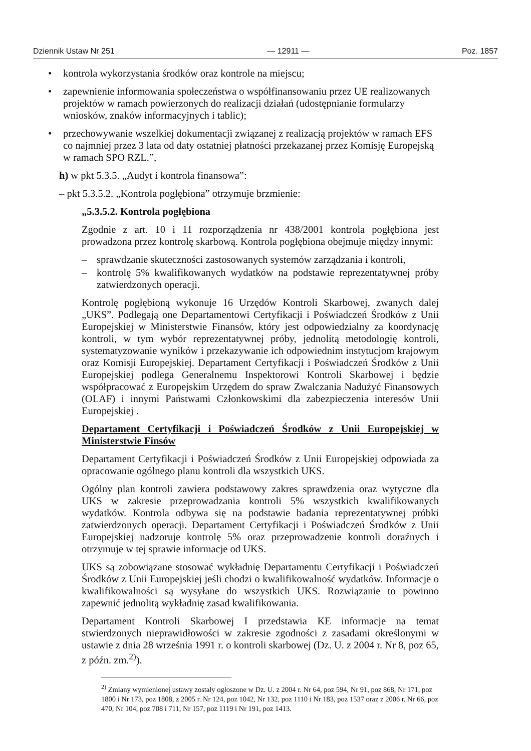Dziennik Ustaw Nr 251 — 12911 — Poz. 1857
• kontrola wykorzystania środków oraz kontrole na miejscu;
• zapewnienie informowania społeczeństwa o współfinansowaniu przez UE realizowanych projektów w ramach powierzonych do realizacji działań (udostępnianie formularzy wniosków, znaków informacyjnych i tablic);
• przechowywanie wszelkiej dokumentacji związanej z realizacją projektów w ramach EFS co najmniej przez 3 lata od daty ostatniej płatności przekazanej przez Komisję Europejską w ramach SPO RZL.”,
h) w pkt 5.3.5. „Audyt i kontrola finansowa”:
– pkt 5.3.5.2. „Kontrola pogłębiona” otrzymuje brzmienie:
„5.3.5.2. Kontrola pogłębiona
Zgodnie z art. 10 i 11 rozporządzenia nr 438/2001 kontrola pogłębiona jest prowadzona przez kontrolę skarbową. Kontrola pogłębiona obejmuje między innymi:
– sprawdzanie skuteczności zastosowanych systemów zarządzania i kontroli,
– kontrolę 5% kwalifikowanych wydatków na podstawie reprezentatywnej próby zatwierdzonych operacji.
Kontrolę pogłębioną wykonuje 16 Urzędów Kontroli Skarbowej, zwanych dalej „UKS”. Podlegają one Departamentowi Certyfikacji i Poświadczeń Środków z Unii Europejskiej w Ministerstwie Finansów, który jest odpowiedzialny za koordynację kontroli, w tym wybór reprezentatywnej próby, jednolitą metodologię kontroli, systematyzowanie wyników i przekazywanie ich odpowiednim instytucjom krajowym oraz Komisji Europejskiej. Departament Certyfikacji i Poświadczeń Środków z Unii Europejskiej podlega Generalnemu Inspektorowi Kontroli Skarbowej i będzie współpracować z Europejskim Urzędem do spraw Zwalczania Nadużyć Finansowych (OLAF) i innymi Państwami Członkowskimi dla zabezpieczenia interesów Unii Europejskiej .
Departament Certyfikacji i Poświadczeń Środków z Unii Europejskiej w Ministerstwie Finsów
Departament Certyfikacji i Poświadczeń Środków z Unii Europejskiej odpowiada za opracowanie ogólnego planu kontroli dla wszystkich UKS.
Ogólny plan kontroli zawiera podstawowy zakres sprawdzenia oraz wytyczne dla UKS w zakresie przeprowadzania kontroli 5% wszystkich kwalifikowanych wydatków. Kontrola odbywa się na podstawie badania reprezentatywnej próbki zatwierdzonych operacji. Departament Certyfikacji i Poświadczeń Środków z Unii Europejskiej nadzoruje kontrolę 5% oraz przeprowadzenie kontroli doraźnych i otrzymuje w tej sprawie informacje od UKS.
UKS są zobowiązane stosować wykładnię Departamentu Certyfikacji i Poświadczeń Środków z Unii Europejskiej jeśli chodzi o kwalifikowalność wydatków. Informacje o kwalifikowalności są wysyłane do wszystkich UKS. Rozwiązanie to powinno zapewnić jednolitą wykładnię zasad kwalifikowania.
Departament Kontroli Skarbowej I przedstawia KE informacje na temat stwierdzonych nieprawidłowości w zakresie zgodności z zasadami określonymi w ustawie z dnia 28 września 1991 r. o kontroli skarbowej (Dz. U. z 2004 r. Nr 8, poz 65, z późn. zm.<sup>2)</sup>).
<sup>2)</sup> Zmiany wymienionej ustawy zostały ogłoszone w Dz. U. z 2004 r. Nr 64, poz 594, Nr 91, poz 868, Nr 171, poz 1800 i Nr 173, poz 1808, z 2005 r. Nr 124, poz 1042, Nr 132, poz 1110 i Nr 183, poz 1537 oraz z 2006 r. Nr 66, poz 470, Nr 104, poz 708 i 711, Nr 157, poz 1119 i Nr 191, poz 1413.